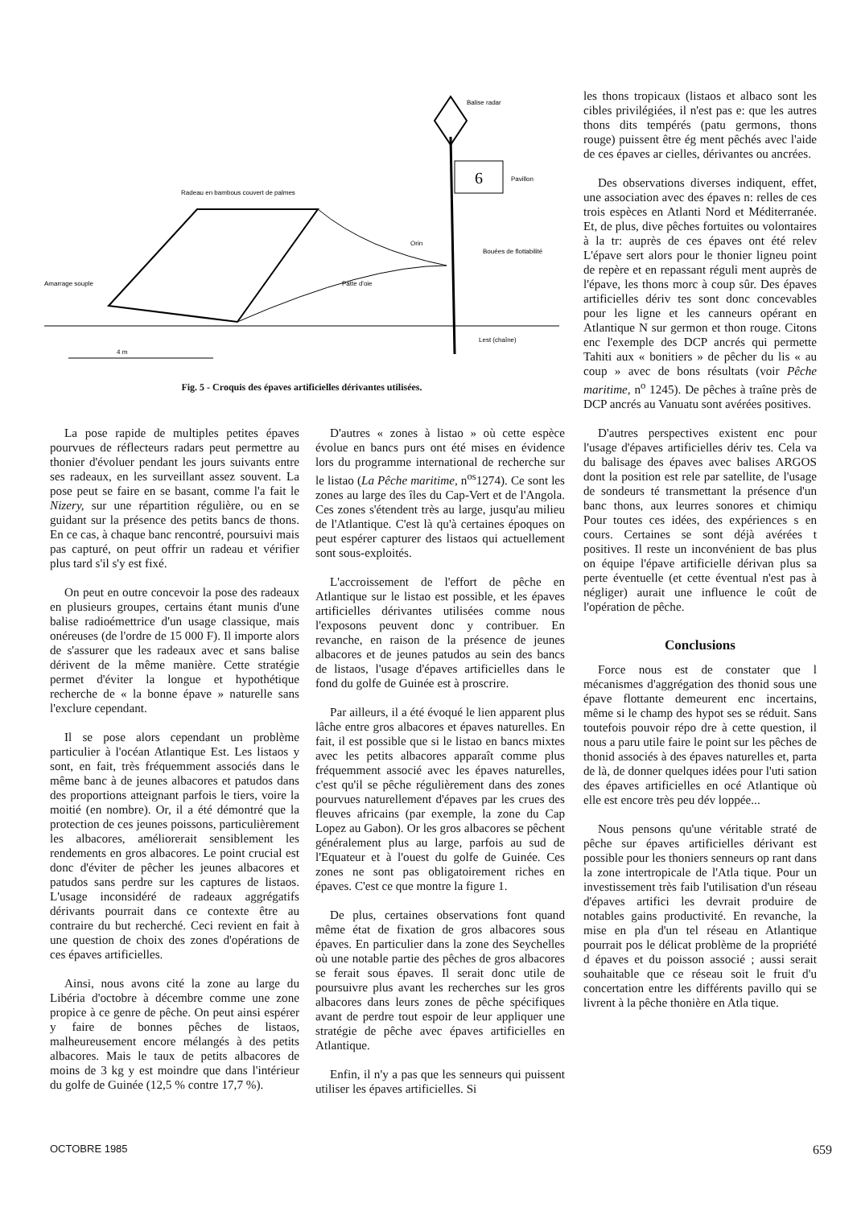6
Balise radar
Pavillon
Radeau en bambous couvert de palmes
Orin
Bouées de flottabilité
Patte d'oie
Amarrage souple
Lest (chaîne)
4 m
Fig. 5 - Croquis des épaves artificielles dérivantes utilisées.
les thons tropicaux (listaos et albaco sont les cibles privilégiées, il n'est pas e: que les autres thons dits tempérés (patu germons, thons rouge) puissent être ég ment pêchés avec l'aide de ces épaves ar cielles, dérivantes ou ancrées.
Des observations diverses indiquent, effet, une association avec des épaves n: relles de ces trois espèces en Atlanti Nord et Méditerranée. Et, de plus, dive pêches fortuites ou volontaires à la tr: auprès de ces épaves ont été relev L'épave sert alors pour le thonier ligneu point de repère et en repassant réguli ment auprès de l'épave, les thons morc à coup sûr. Des épaves artificielles dériv tes sont donc concevables pour les ligne et les canneurs opérant en Atlantique N sur germon et thon rouge. Citons enc l'exemple des DCP ancrés qui permette Tahiti aux « bonitiers » de pêcher du lis « au coup » avec de bons résultats (voir Pêche maritime, n<sup>o</sup> 1245). De pêches à traîne près de DCP ancrés au Vanuatu sont avérées positives.
D'autres perspectives existent enc pour l'usage d'épaves artificielles dériv tes. Cela va du balisage des épaves avec balises ARGOS dont la position est rele par satellite, de l'usage de sondeurs té transmettant la présence d'un banc thons, aux leurres sonores et chimiqu Pour toutes ces idées, des expériences s en cours. Certaines se sont déjà avérées t positives. Il reste un inconvénient de bas plus on équipe l'épave artificielle dérivan plus sa perte éventuelle (et cette éventual n'est pas à négliger) aurait une influence le coût de l'opération de pêche.
Conclusions
Force nous est de constater que l mécanismes d'aggrégation des thonid sous une épave flottante demeurent enc incertains, même si le champ des hypot ses se réduit. Sans toutefois pouvoir répo dre à cette question, il nous a paru utile faire le point sur les pêches de thonid associés à des épaves naturelles et, parta de là, de donner quelques idées pour l'uti sation des épaves artificielles en océ Atlantique où elle est encore très peu dév loppée...
Nous pensons qu'une véritable straté de pêche sur épaves artificielles dérivant est possible pour les thoniers senneurs op rant dans la zone intertropicale de l'Atla tique. Pour un investissement très faib l'utilisation d'un réseau d'épaves artifici les devrait produire de notables gains productivité. En revanche, la mise en pla d'un tel réseau en Atlantique pourrait pos le délicat problème de la propriété d épaves et du poisson associé ; aussi serait souhaitable que ce réseau soit le fruit d'u concertation entre les différents pavillo qui se livrent à la pêche thonière en Atla tique.
La pose rapide de multiples petites épaves pourvues de réflecteurs radars peut permettre au thonier d'évoluer pendant les jours suivants entre ses radeaux, en les surveillant assez souvent. La pose peut se faire en se basant, comme l'a fait le Nizery, sur une répartition régulière, ou en se guidant sur la présence des petits bancs de thons. En ce cas, à chaque banc rencontré, poursuivi mais pas capturé, on peut offrir un radeau et vérifier plus tard s'il s'y est fixé.
On peut en outre concevoir la pose des radeaux en plusieurs groupes, certains étant munis d'une balise radioémettrice d'un usage classique, mais onéreuses (de l'ordre de 15 000 F). Il importe alors de s'assurer que les radeaux avec et sans balise dérivent de la même manière. Cette stratégie permet d'éviter la longue et hypothétique recherche de « la bonne épave » naturelle sans l'exclure cependant.
Il se pose alors cependant un problème particulier à l'océan Atlantique Est. Les listaos y sont, en fait, très fréquemment associés dans le même banc à de jeunes albacores et patudos dans des proportions atteignant parfois le tiers, voire la moitié (en nombre). Or, il a été démontré que la protection de ces jeunes poissons, particulièrement les albacores, améliorerait sensiblement les rendements en gros albacores. Le point crucial est donc d'éviter de pêcher les jeunes albacores et patudos sans perdre sur les captures de listaos. L'usage inconsidéré de radeaux aggrégatifs dérivants pourrait dans ce contexte être au contraire du but recherché. Ceci revient en fait à une question de choix des zones d'opérations de ces épaves artificielles.
Ainsi, nous avons cité la zone au large du Libéria d'octobre à décembre comme une zone propice à ce genre de pêche. On peut ainsi espérer y faire de bonnes pêches de listaos, malheureusement encore mélangés à des petits albacores. Mais le taux de petits albacores de moins de 3 kg y est moindre que dans l'intérieur du golfe de Guinée (12,5 % contre 17,7 %).
D'autres « zones à listao » où cette espèce évolue en bancs purs ont été mises en évidence lors du programme international de recherche sur le listao (La Pêche maritime, n<sup>os</sup>1274). Ce sont les zones au large des îles du Cap-Vert et de l'Angola. Ces zones s'étendent très au large, jusqu'au milieu de l'Atlantique. C'est là qu'à certaines époques on peut espérer capturer des listaos qui actuellement sont sous-exploités.
L'accroissement de l'effort de pêche en Atlantique sur le listao est possible, et les épaves artificielles dérivantes utilisées comme nous l'exposons peuvent donc y contribuer. En revanche, en raison de la présence de jeunes albacores et de jeunes patudos au sein des bancs de listaos, l'usage d'épaves artificielles dans le fond du golfe de Guinée est à proscrire.
Par ailleurs, il a été évoqué le lien apparent plus lâche entre gros albacores et épaves naturelles. En fait, il est possible que si le listao en bancs mixtes avec les petits albacores apparaît comme plus fréquemment associé avec les épaves naturelles, c'est qu'il se pêche régulièrement dans des zones pourvues naturellement d'épaves par les crues des fleuves africains (par exemple, la zone du Cap Lopez au Gabon). Or les gros albacores se pêchent généralement plus au large, parfois au sud de l'Equateur et à l'ouest du golfe de Guinée. Ces zones ne sont pas obligatoirement riches en épaves. C'est ce que montre la figure 1.
De plus, certaines observations font quand même état de fixation de gros albacores sous épaves. En particulier dans la zone des Seychelles où une notable partie des pêches de gros albacores se ferait sous épaves. Il serait donc utile de poursuivre plus avant les recherches sur les gros albacores dans leurs zones de pêche spécifiques avant de perdre tout espoir de leur appliquer une stratégie de pêche avec épaves artificielles en Atlantique.
Enfin, il n'y a pas que les senneurs qui puissent utiliser les épaves artificielles. Si
OCTOBRE 1985 659